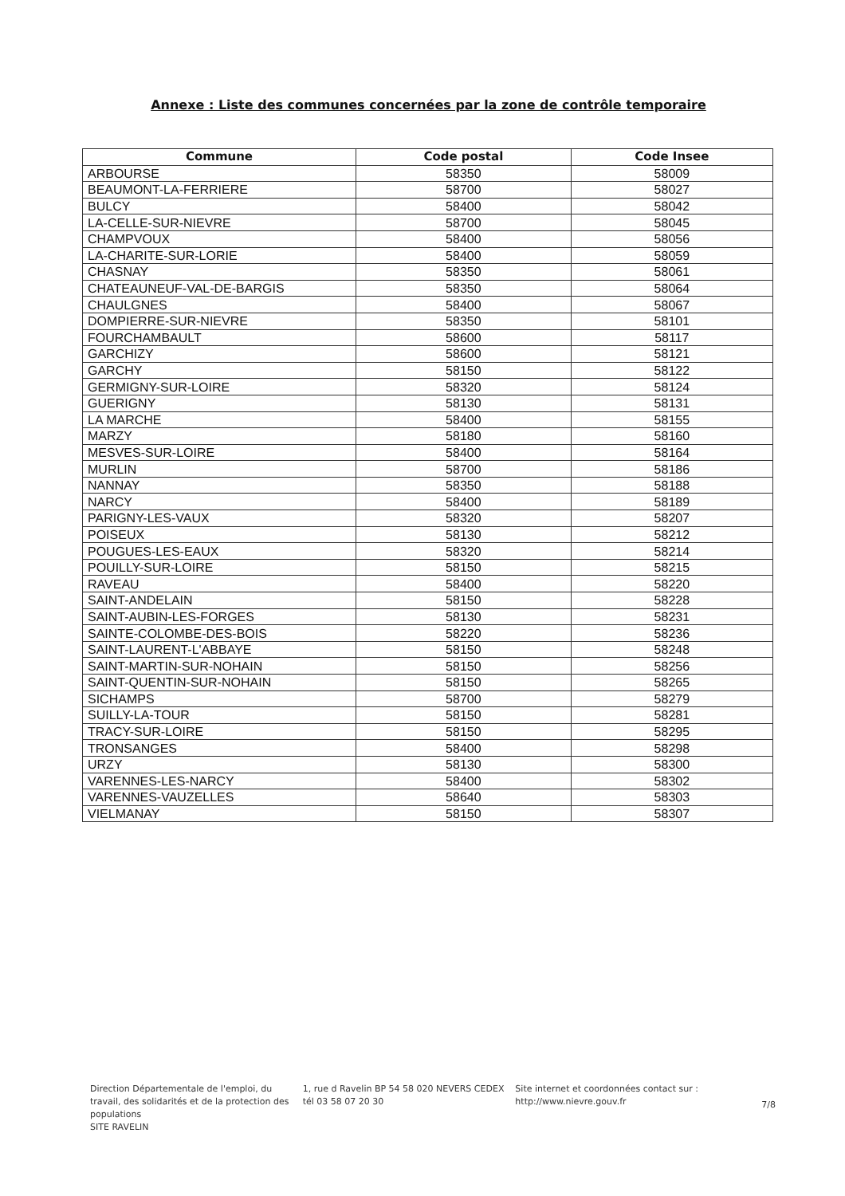Annexe : Liste des communes concernées par la zone de contrôle temporaire
| Commune | Code postal | Code Insee |
| --- | --- | --- |
| ARBOURSE | 58350 | 58009 |
| BEAUMONT-LA-FERRIERE | 58700 | 58027 |
| BULCY | 58400 | 58042 |
| LA-CELLE-SUR-NIEVRE | 58700 | 58045 |
| CHAMPVOUX | 58400 | 58056 |
| LA-CHARITE-SUR-LORIE | 58400 | 58059 |
| CHASNAY | 58350 | 58061 |
| CHATEAUNEUF-VAL-DE-BARGIS | 58350 | 58064 |
| CHAULGNES | 58400 | 58067 |
| DOMPIERRE-SUR-NIEVRE | 58350 | 58101 |
| FOURCHAMBAULT | 58600 | 58117 |
| GARCHIZY | 58600 | 58121 |
| GARCHY | 58150 | 58122 |
| GERMIGNY-SUR-LOIRE | 58320 | 58124 |
| GUERIGNY | 58130 | 58131 |
| LA MARCHE | 58400 | 58155 |
| MARZY | 58180 | 58160 |
| MESVES-SUR-LOIRE | 58400 | 58164 |
| MURLIN | 58700 | 58186 |
| NANNAY | 58350 | 58188 |
| NARCY | 58400 | 58189 |
| PARIGNY-LES-VAUX | 58320 | 58207 |
| POISEUX | 58130 | 58212 |
| POUGUES-LES-EAUX | 58320 | 58214 |
| POUILLY-SUR-LOIRE | 58150 | 58215 |
| RAVEAU | 58400 | 58220 |
| SAINT-ANDELAIN | 58150 | 58228 |
| SAINT-AUBIN-LES-FORGES | 58130 | 58231 |
| SAINTE-COLOMBE-DES-BOIS | 58220 | 58236 |
| SAINT-LAURENT-L'ABBAYE | 58150 | 58248 |
| SAINT-MARTIN-SUR-NOHAIN | 58150 | 58256 |
| SAINT-QUENTIN-SUR-NOHAIN | 58150 | 58265 |
| SICHAMPS | 58700 | 58279 |
| SUILLY-LA-TOUR | 58150 | 58281 |
| TRACY-SUR-LOIRE | 58150 | 58295 |
| TRONSANGES | 58400 | 58298 |
| URZY | 58130 | 58300 |
| VARENNES-LES-NARCY | 58400 | 58302 |
| VARENNES-VAUZELLES | 58640 | 58303 |
| VIELMANAY | 58150 | 58307 |
Direction Départementale de l'emploi, du travail, des solidarités et de la protection des populations
SITE RAVELIN
1, rue d Ravelin BP 54 58 020 NEVERS CEDEX
tél 03 58 07 20 30
Site internet et coordonnées contact sur :
http://www.nievre.gouv.fr
7/8